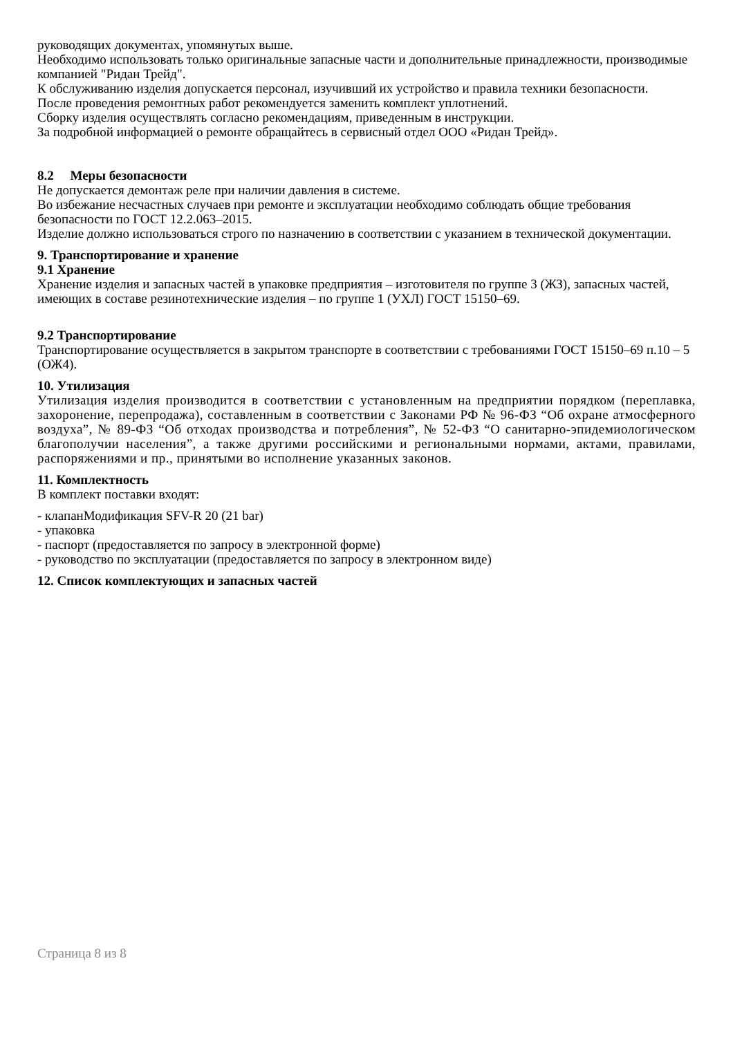руководящих документах, упомянутых выше.
Необходимо использовать только оригинальные запасные части и дополнительные принадлежности, производимые компанией "Ридан Трейд".
К обслуживанию изделия допускается персонал, изучивший их устройство и правила техники безопасности.
После проведения ремонтных работ рекомендуется заменить комплект уплотнений.
Сборку изделия осуществлять согласно рекомендациям, приведенным в инструкции.
За подробной информацией о ремонте обращайтесь в сервисный отдел ООО «Ридан Трейд».
8.2 Меры безопасности
Не допускается демонтаж реле при наличии давления в системе.
Во избежание несчастных случаев при ремонте и эксплуатации необходимо соблюдать общие требования безопасности по ГОСТ 12.2.063–2015.
Изделие должно использоваться строго по назначению в соответствии с указанием в технической документации.
9. Транспортирование и хранение
9.1 Хранение
Хранение изделия и запасных частей в упаковке предприятия – изготовителя по группе 3 (ЖЗ), запасных частей, имеющих в составе резинотехнические изделия – по группе 1 (УХЛ) ГОСТ 15150–69.
9.2 Транспортирование
Транспортирование осуществляется в закрытом транспорте в соответствии с требованиями ГОСТ 15150–69 п.10 – 5 (ОЖ4).
10. Утилизация
Утилизация изделия производится в соответствии с установленным на предприятии порядком (переплавка, захоронение, перепродажа), составленным в соответствии с Законами РФ № 96-ФЗ “Об охране атмосферного воздуха”, № 89-ФЗ “Об отходах производства и потребления”, № 52-ФЗ “О санитарно-эпидемиологическом благополучии населения”, а также другими российскими и региональными нормами, актами, правилами, распоряжениями и пр., принятыми во исполнение указанных законов.
11. Комплектность
В комплект поставки входят:
- клапанМодификация SFV-R 20 (21 bar)
- упаковка
- паспорт (предоставляется по запросу в электронной форме)
- руководство по эксплуатации (предоставляется по запросу в электронном виде)
12. Список комплектующих и запасных частей
Страница 8 из 8